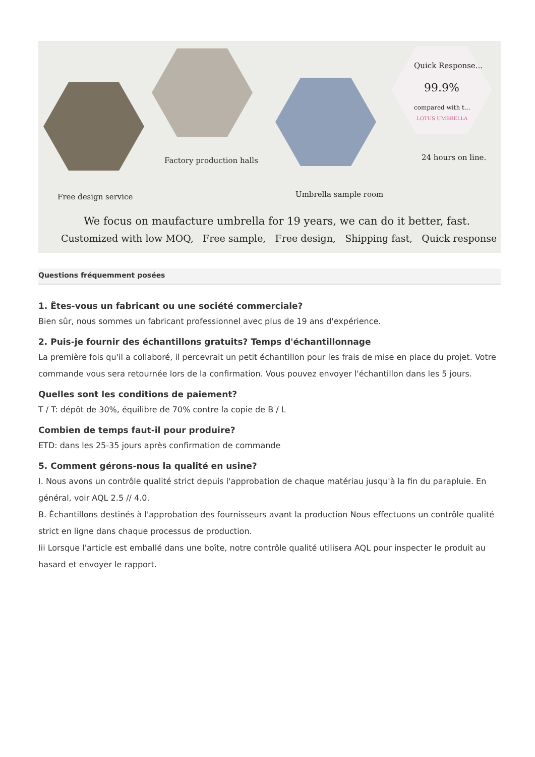Quick Response...
99.9%
compared with t...
LOTUS UMBRELLA
Factory production halls 24 hours on line.
Free design service Umbrella sample room
We focus on maufacture umbrella for 19 years, we can do it better, fast.
Customized with low MOQ, Free sample, Free design, Shipping fast, Quick response
Questions fréquemment posées
1. Êtes-vous un fabricant ou une société commerciale?
Bien sûr, nous sommes un fabricant professionnel avec plus de 19 ans d'expérience.
2. Puis-je fournir des échantillons gratuits? Temps d'échantillonnage
La première fois qu'il a collaboré, il percevrait un petit échantillon pour les frais de mise en place du projet. Votre commande vous sera retournée lors de la confirmation. Vous pouvez envoyer l'échantillon dans les 5 jours.
Quelles sont les conditions de paiement?
T / T: dépôt de 30%, équilibre de 70% contre la copie de B / L
Combien de temps faut-il pour produire?
ETD: dans les 25-35 jours après confirmation de commande
5. Comment gérons-nous la qualité en usine?
I. Nous avons un contrôle qualité strict depuis l'approbation de chaque matériau jusqu'à la fin du parapluie. En général, voir AQL 2.5 // 4.0.
B. Échantillons destinés à l'approbation des fournisseurs avant la production Nous effectuons un contrôle qualité strict en ligne dans chaque processus de production.
Iii Lorsque l'article est emballé dans une boîte, notre contrôle qualité utilisera AQL pour inspecter le produit au hasard et envoyer le rapport.